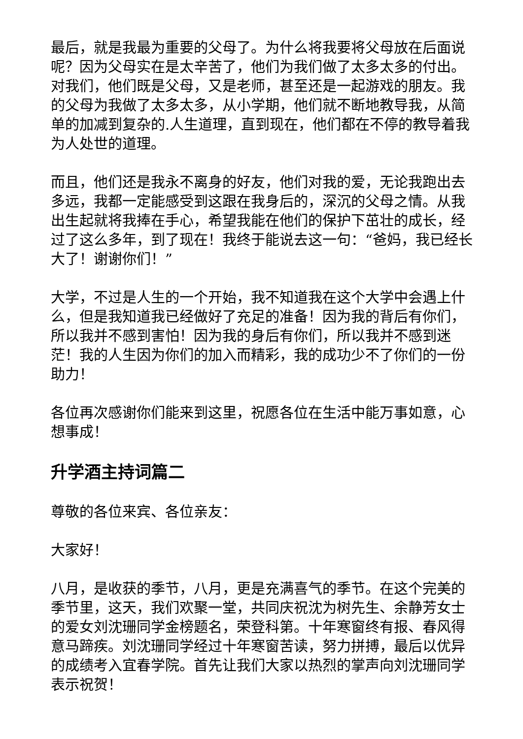最后，就是我最为重要的父母了。为什么将我要将父母放在后面说呢？因为父母实在是太辛苦了，他们为我们做了太多太多的付出。对我们，他们既是父母，又是老师，甚至还是一起游戏的朋友。我的父母为我做了太多太多，从小学期，他们就不断地教导我，从简单的加减到复杂的.人生道理，直到现在，他们都在不停的教导着我为人处世的道理。
而且，他们还是我永不离身的好友，他们对我的爱，无论我跑出去多远，我都一定能感受到这跟在我身后的，深沉的父母之情。从我出生起就将我捧在手心，希望我能在他们的保护下茁壮的成长，经过了这么多年，到了现在！我终于能说去这一句：“爸妈，我已经长大了！谢谢你们！”
大学，不过是人生的一个开始，我不知道我在这个大学中会遇上什么，但是我知道我已经做好了充足的准备！因为我的背后有你们，所以我并不感到害怕！因为我的身后有你们，所以我并不感到迷茫！我的人生因为你们的加入而精彩，我的成功少不了你们的一份助力！
各位再次感谢你们能来到这里，祝愿各位在生活中能万事如意，心想事成！
升学酒主持词篇二
尊敬的各位来宾、各位亲友：
大家好！
八月，是收获的季节，八月，更是充满喜气的季节。在这个完美的季节里，这天，我们欢聚一堂，共同庆祝沈为树先生、余静芳女士的爱女刘沈珊同学金榜题名，荣登科第。十年寒窗终有报、春风得意马蹄疾。刘沈珊同学经过十年寒窗苦读，努力拼搏，最后以优异的成绩考入宜春学院。首先让我们大家以热烈的掌声向刘沈珊同学表示祝贺！